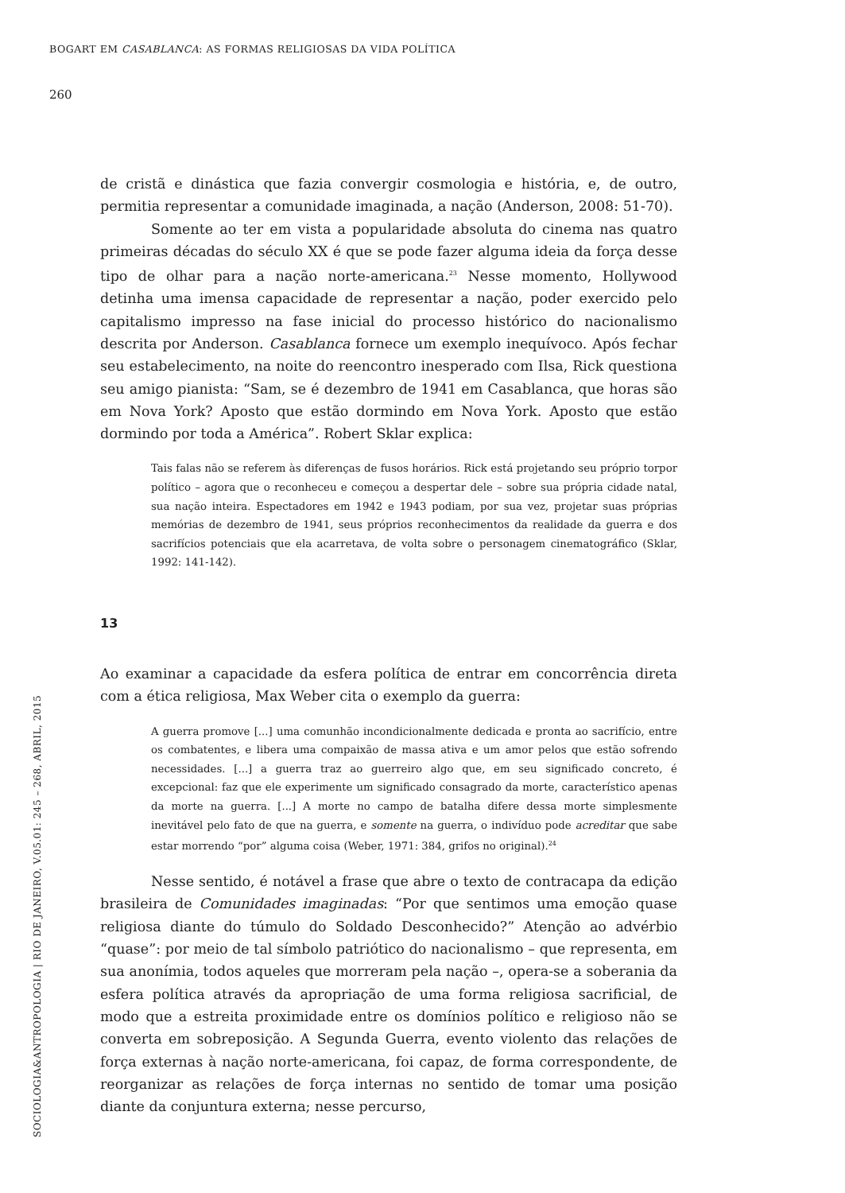BOGART EM CASABLANCA: AS FORMAS RELIGIOSAS DA VIDA POLÍTICA
260
de cristã e dinástica que fazia convergir cosmologia e história, e, de outro, permitia representar a comunidade imaginada, a nação (Anderson, 2008: 51-70).
Somente ao ter em vista a popularidade absoluta do cinema nas quatro primeiras décadas do século XX é que se pode fazer alguma ideia da força desse tipo de olhar para a nação norte-americana.<sup>23</sup> Nesse momento, Hollywood detinha uma imensa capacidade de representar a nação, poder exercido pelo capitalismo impresso na fase inicial do processo histórico do nacionalismo descrita por Anderson. Casablanca fornece um exemplo inequívoco. Após fechar seu estabelecimento, na noite do reencontro inesperado com Ilsa, Rick questiona seu amigo pianista: “Sam, se é dezembro de 1941 em Casablanca, que horas são em Nova York? Aposto que estão dormindo em Nova York. Aposto que estão dormindo por toda a América”. Robert Sklar explica:
Tais falas não se referem às diferenças de fusos horários. Rick está projetando seu próprio torpor político – agora que o reconheceu e começou a despertar dele – sobre sua própria cidade natal, sua nação inteira. Espectadores em 1942 e 1943 podiam, por sua vez, projetar suas próprias memórias de dezembro de 1941, seus próprios reconhecimentos da realidade da guerra e dos sacrifícios potenciais que ela acarretava, de volta sobre o personagem cinematográfico (Sklar, 1992: 141-142).
13
Ao examinar a capacidade da esfera política de entrar em concorrência direta com a ética religiosa, Max Weber cita o exemplo da guerra:
A guerra promove [...] uma comunhão incondicionalmente dedicada e pronta ao sacrifício, entre os combatentes, e libera uma compaixão de massa ativa e um amor pelos que estão sofrendo necessidades. [...] a guerra traz ao guerreiro algo que, em seu significado concreto, é excepcional: faz que ele experimente um significado consagrado da morte, característico apenas da morte na guerra. [...] A morte no campo de batalha difere dessa morte simplesmente inevitável pelo fato de que na guerra, e somente na guerra, o indivíduo pode acreditar que sabe estar morrendo “por” alguma coisa (Weber, 1971: 384, grifos no original).<sup>24</sup>
Nesse sentido, é notável a frase que abre o texto de contracapa da edição brasileira de Comunidades imaginadas: “Por que sentimos uma emoção quase religiosa diante do túmulo do Soldado Desconhecido?” Atenção ao advérbio “quase”: por meio de tal símbolo patriótico do nacionalismo – que representa, em sua anonímia, todos aqueles que morreram pela nação –, opera-se a soberania da esfera política através da apropriação de uma forma religiosa sacrificial, de modo que a estreita proximidade entre os domínios político e religioso não se converta em sobreposição. A Segunda Guerra, evento violento das relações de força externas à nação norte-americana, foi capaz, de forma correspondente, de reorganizar as relações de força internas no sentido de tomar uma posição diante da conjuntura externa; nesse percurso,
SOCIOLOGIA&ANTROPOLOGIA | RIO DE JANEIRO, V.05.01: 245 – 268, ABRIL, 2015